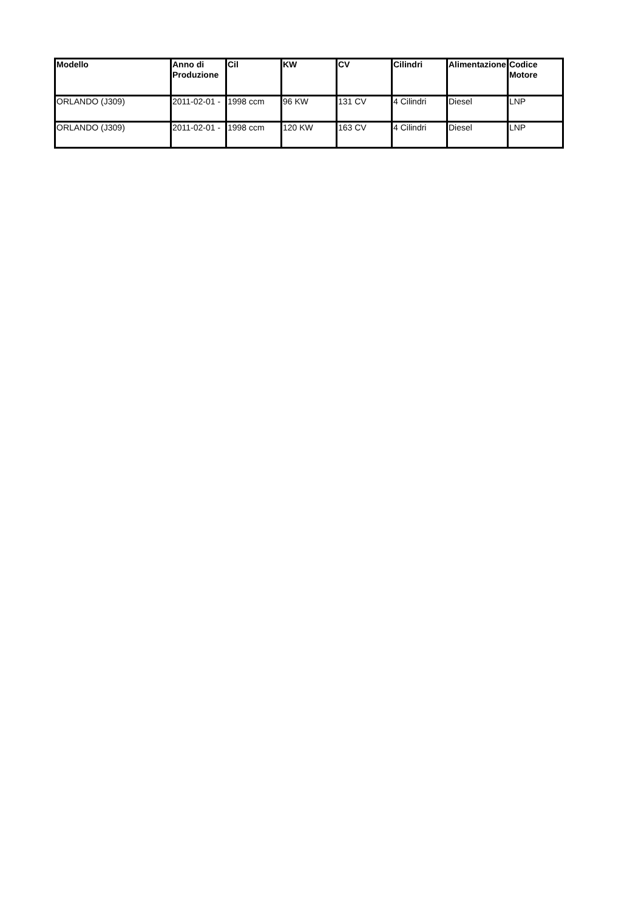| Modello | Anno di Produzione | Cil | KW | CV | Cilindri | Alimentazione | Codice Motore |
| --- | --- | --- | --- | --- | --- | --- | --- |
| ORLANDO (J309) | 2011-02-01 - | 1998 ccm | 96 KW | 131 CV | 4 Cilindri | Diesel | LNP |
| ORLANDO (J309) | 2011-02-01 - | 1998 ccm | 120 KW | 163 CV | 4 Cilindri | Diesel | LNP |